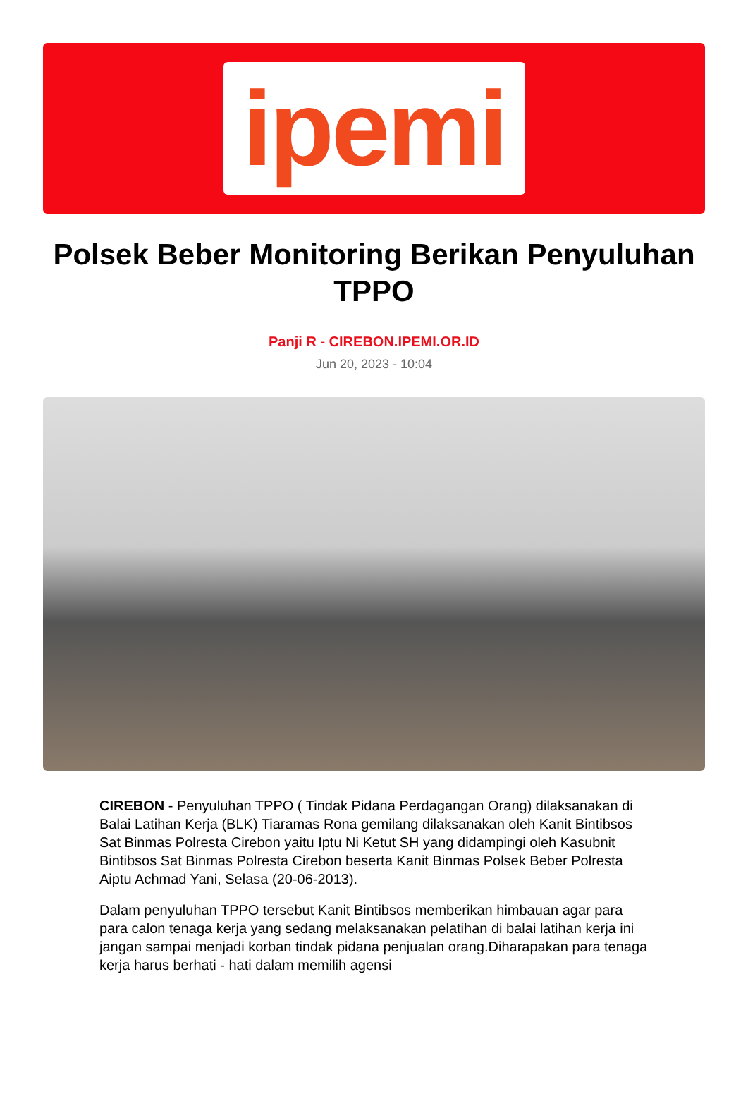ipemi
Polsek Beber Monitoring Berikan Penyuluhan TPPO
Panji R - CIREBON.IPEMI.OR.ID
Jun 20, 2023 - 10:04
CIREBON - Penyuluhan TPPO ( Tindak Pidana Perdagangan Orang) dilaksanakan di Balai Latihan Kerja (BLK) Tiaramas Rona gemilang dilaksanakan oleh Kanit Bintibsos Sat Binmas Polresta Cirebon yaitu Iptu Ni Ketut SH yang didampingi oleh Kasubnit Bintibsos Sat Binmas Polresta Cirebon beserta Kanit Binmas Polsek Beber Polresta Aiptu Achmad Yani, Selasa (20-06-2013).
Dalam penyuluhan TPPO tersebut Kanit Bintibsos memberikan himbauan agar para para calon tenaga kerja yang sedang melaksanakan pelatihan di balai latihan kerja ini jangan sampai menjadi korban tindak pidana penjualan orang.Diharapakan para tenaga kerja harus berhati - hati dalam memilih agensi